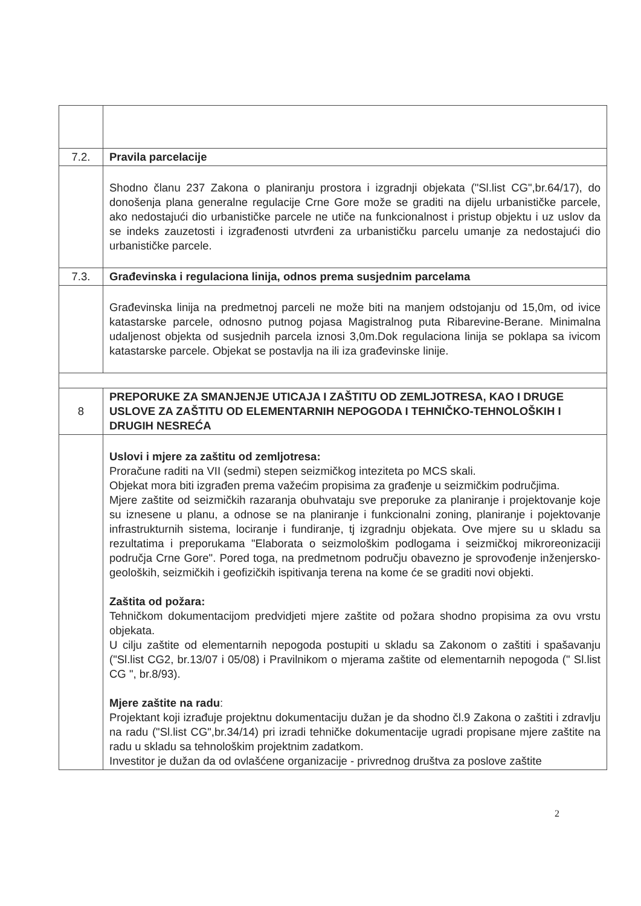| 7.2. | Pravila parcelacije |
| | Shodno članu 237 Zakona o planiranju prostora i izgradnji objekata ("Sl.list CG",br.64/17), do donošenja plana generalne regulacije Crne Gore može se graditi na dijelu urbanističke parcele, ako nedostajući dio urbanističke parcele ne utiče na funkcionalnost i pristup objektu i uz uslov da se indeks zauzetosti i izgrađenosti utvrđeni za urbanističku parcelu umanje za nedostajući dio urbanističke parcele. |
| 7.3. | Građevinska i regulaciona linija, odnos prema susjednim parcelama |
| | Građevinska linija na predmetnoj parceli ne može biti na manjem odstojanju od 15,0m, od ivice katastarske parcele, odnosno putnog pojasa Magistralnog puta Ribarevine-Berane. Minimalna udaljenost objekta od susjednih parcela iznosi 3,0m.Dok regulaciona linija se poklapa sa ivicom katastarske parcele. Objekat se postavlja na ili iza građevinske linije. |
| 8 | PREPORUKE ZA SMANJENJE UTICAJA I ZAŠTITU OD ZEMLJOTRESA, KAO I DRUGE USLOVE ZA ZAŠTITU OD ELEMENTARNIH NEPOGODA I TEHNIČKO-TEHNOLOŠKIH I DRUGIH NESREĆA |
| | Uslovi i mjere za zaštitu od zemljotresa: Proračune raditi na VII (sedmi) stepen seizmičkog inteziteta po MCS skali. Objekat mora biti izgrađen prema važećim propisima za građenje u seizmičkim područjima. Mjere zaštite od seizmičkih razaranja obuhvataju sve preporuke za planiranje i projektovanje koje su iznesene u planu, a odnose se na planiranje i funkcionalni zoning, planiranje i pojektovanje infrastrukturnih sistema, lociranje i fundiranje, tj izgradnju objekata. Ove mjere su u skladu sa rezultatima i preporukama "Elaborata o seizmološkim podlogama i seizmičkoj mikroreonizaciji područja Crne Gore". Pored toga, na predmetnom području obavezno je sprovođenje inženjersko-geoloških, seizmičkih i geofizičkih ispitivanja terena na kome će se graditi novi objekti. Zaštita od požara: Tehničkom dokumentacijom predvidjeti mjere zaštite od požara shodno propisima za ovu vrstu objekata. U cilju zaštite od elementarnih nepogoda postupiti u skladu sa Zakonom o zaštiti i spašavanju ("Sl.list CG2, br.13/07 i 05/08) i Pravilnikom o mjerama zaštite od elementarnih nepogoda (" Sl.list CG ", br.8/93). Mjere zaštite na radu : Projektant koji izrađuje projektnu dokumentaciju dužan je da shodno čl.9 Zakona o zaštiti i zdravlju na radu ("Sl.list CG",br.34/14) pri izradi tehničke dokumentacije ugradi propisane mjere zaštite na radu u skladu sa tehnološkim projektnim zadatkom. Investitor je dužan da od ovlašćene organizacije - privrednog društva za poslove zaštite |
2